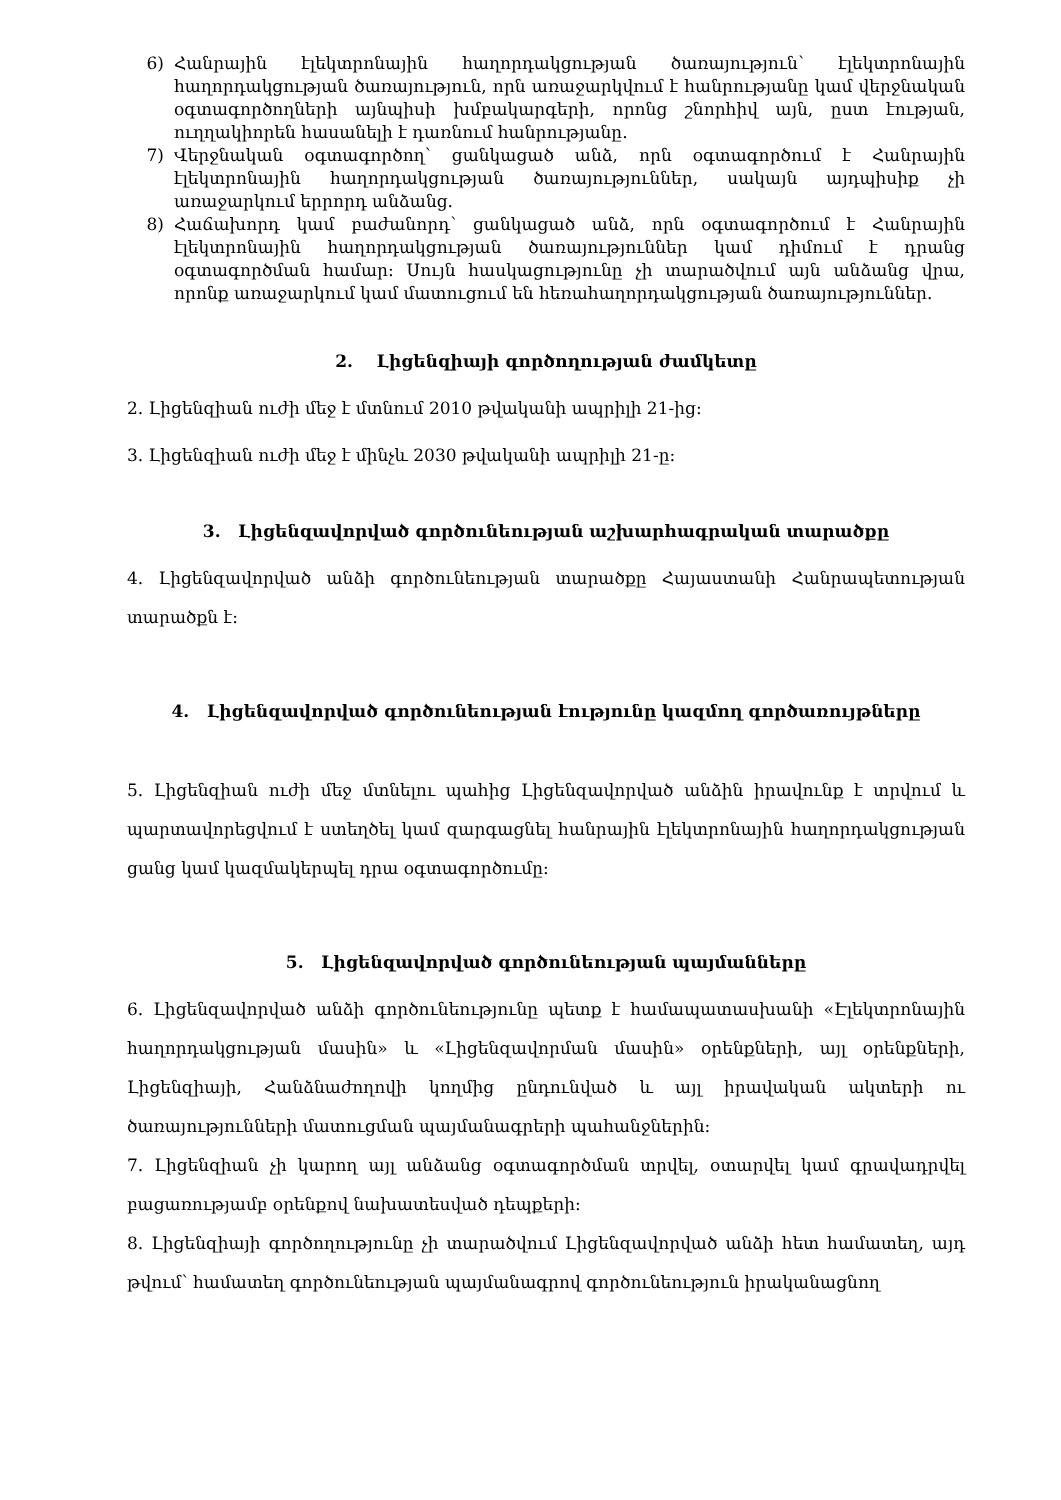6) Հանրային էլեկտրոնային հաղորդակցության ծառայություն՝ էլեկտրոնային հաղորդակցության ծառայություն, որն առաջարկվում է հանրությանը կամ վերջնական օգտագործողների այնպիսի խմբակարգերի, որոնց շնորհիվ այն, ըստ էության, ուղղակիորեն հասանելի է դառնում հանրությանը.
7) Վերջնական օգտագործող՝ ցանկացած անձ, որն օգտագործում է Հանրային էլեկտրոնային հաղորդակցության ծառայություններ, սակայն այդպիսիք չի առաջարկում երրորդ անձանց.
8) Հաճախորդ կամ բաժանորդ՝ ցանկացած անձ, որն օգտագործում է Հանրային էլեկտրոնային հաղորդակցության ծառայություններ կամ դիմում է դրանց օգտագործման համար: Սույն հասկացությունը չի տարածվում այն անձանց վրա, որոնք առաջարկում կամ մատուցում են հեռահաղորդակցության ծառայություններ.
2. Լիցենզիայի գործողության ժամկետը
2. Լիցենզիան ուժի մեջ է մտնում 2010 թվականի ապրիլի 21-ից։
3. Լիցենզիան ուժի մեջ է մինչև 2030 թվականի ապրիլի 21-ը:
3. Լիցենզավորված գործունեության աշխարհագրական տարածքը
4. Լիցենզավորված անձի գործունեության տարածքը Հայաստանի Հանրապետության տարածքն է:
4. Լիցենզավորված գործունեության էությունը կազմող գործառույթները
5. Լիցենզիան ուժի մեջ մտնելու պահից Լիցենզավորված անձին իրավունք է տրվում և պարտավորեցվում է ստեղծել կամ զարգացնել հանրային էլեկտրոնային հաղորդակցության ցանց կամ կազմակերպել դրա օգտագործումը:
5. Լիցենզավորված գործունեության պայմանները
6. Լիցենզավորված անձի գործունեությունը պետք է համապատասխանի «Էլեկտրոնային հաղորդակցության մասին» և «Լիցենզավորման մասին» օրենքների, այլ օրենքների, Լիցենզիայի, Հանձնաժողովի կողմից ընդունված և այլ իրավական ակտերի ու ծառայությունների մատուցման պայմանագրերի պահանջներին:
7. Լիցենզիան չի կարող այլ անձանց օգտագործման տրվել, օտարվել կամ գրավադրվել բացառությամբ օրենքով նախատեսված դեպքերի։
8. Լիցենզիայի գործողությունը չի տարածվում Լիցենզավորված անձի հետ համատեղ, այդ թվում՝ համատեղ գործունեության պայմանագրով գործունեություն իրականացնող